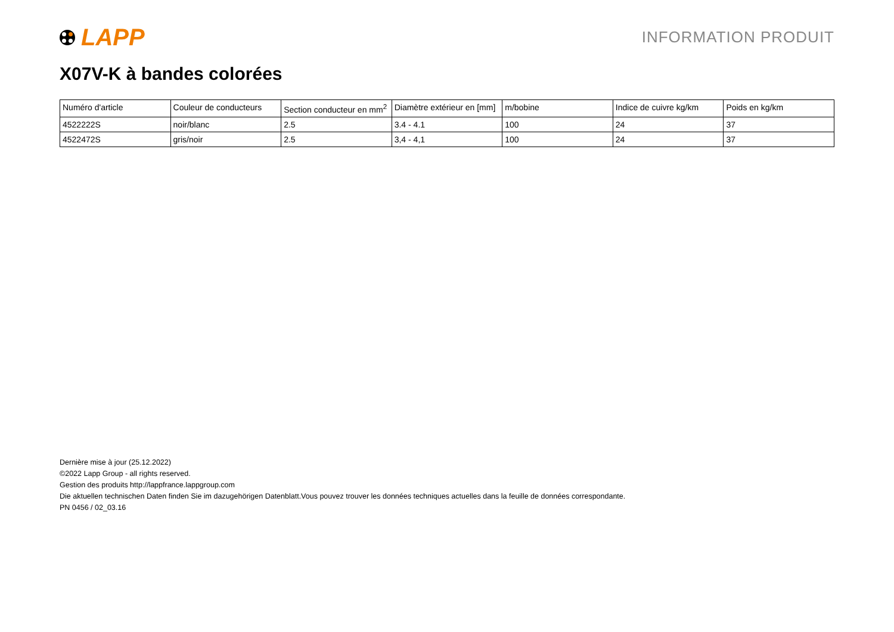LAPP
INFORMATION PRODUIT
X07V-K à bandes colorées
| Numéro d'article | Couleur de conducteurs | Section conducteur en mm<sup>2</sup> | Diamètre extérieur en [mm] | m/bobine | Indice de cuivre kg/km | Poids en kg/km |
| --- | --- | --- | --- | --- | --- | --- |
| 4522222S | noir/blanc | 2.5 | 3.4 - 4.1 | 100 | 24 | 37 |
| 4522472S | gris/noir | 2.5 | 3,4 - 4,1 | 100 | 24 | 37 |
Dernière mise à jour (25.12.2022)
©2022 Lapp Group - all rights reserved.
Gestion des produits http://lappfrance.lappgroup.com
Die aktuellen technischen Daten finden Sie im dazugehörigen Datenblatt.Vous pouvez trouver les données techniques actuelles dans la feuille de données correspondante.
PN 0456 / 02_03.16